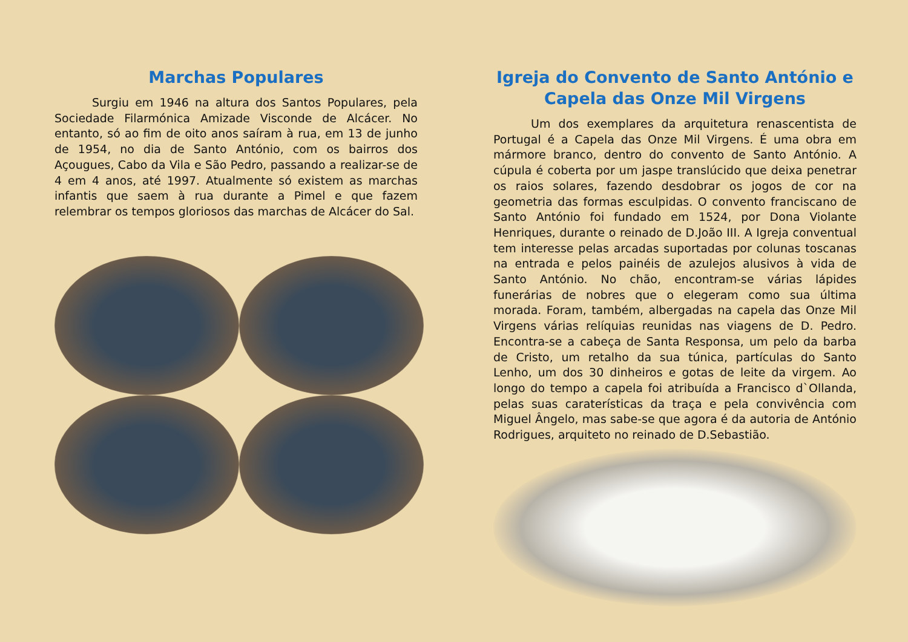Marchas Populares
Surgiu em 1946 na altura dos Santos Populares, pela Sociedade Filarmónica Amizade Visconde de Alcácer. No entanto, só ao fim de oito anos saíram à rua, em 13 de junho de 1954, no dia de Santo António, com os bairros dos Açougues, Cabo da Vila e São Pedro, passando a realizar-se de 4 em 4 anos, até 1997. Atualmente só existem as marchas infantis que saem à rua durante a Pimel e que fazem relembrar os tempos gloriosos das marchas de Alcácer do Sal.
Igreja do Convento de Santo António e Capela das Onze Mil Virgens
Um dos exemplares da arquitetura renascentista de Portugal é a Capela das Onze Mil Virgens. É uma obra em mármore branco, dentro do convento de Santo António. A cúpula é coberta por um jaspe translúcido que deixa penetrar os raios solares, fazendo desdobrar os jogos de cor na geometria das formas esculpidas. O convento franciscano de Santo António foi fundado em 1524, por Dona Violante Henriques, durante o reinado de D.João III. A Igreja conventual tem interesse pelas arcadas suportadas por colunas toscanas na entrada e pelos painéis de azulejos alusivos à vida de Santo António. No chão, encontram-se várias lápides funerárias de nobres que o elegeram como sua última morada. Foram, também, albergadas na capela das Onze Mil Virgens várias relíquias reunidas nas viagens de D. Pedro. Encontra-se a cabeça de Santa Responsa, um pelo da barba de Cristo, um retalho da sua túnica, partículas do Santo Lenho, um dos 30 dinheiros e gotas de leite da virgem. Ao longo do tempo a capela foi atribuída a Francisco d`Ollanda, pelas suas caraterísticas da traça e pela convivência com Miguel Ângelo, mas sabe-se que agora é da autoria de António Rodrigues, arquiteto no reinado de D.Sebastião.